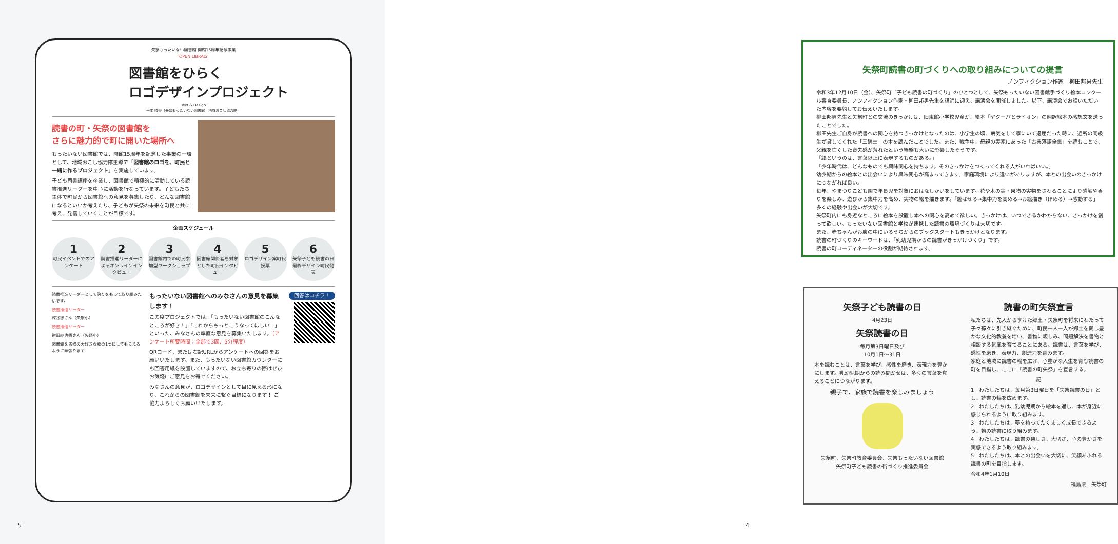矢祭もったいない図書館 開館15周年記念事業
OPEN LIBRALY
図書館をひらく
ロゴデザインプロジェクト
Text & Design
平本 晴香（矢祭もったいない図書館　地域おこし協力隊）
読書の町・矢祭の図書館を
さらに魅力的で町に開いた場所へ
もったいない図書館では、開館15周年を記念した事業の一環として、地域おこし協力隊主導で「図書館のロゴを、町民と一緒に作るプロジェクト」を実施しています。
子ども司書講座を卒業し、図書館で積極的に活動している読書推進リーダーを中心に活動を行なっています。子どもたち主体で町民から図書館への意見を募集したり、どんな図書館になるといいか考えたり、子どもが矢祭の未来を町民と共に考え、発信していくことが目標です。
企画スケジュール
1
町民イベントでのアンケート
2
読書推進リーダーによるオンラインインタビュー
3
図書館内での町民参加型ワークショップ
4
図書館関係者を対象とした町民インタビュー
5
ロゴデザイン案町民投票
6
矢祭子ども読書の日最終デザイン町民発表
読書推進リーダーとして誇りをもって取り組みたいです。
読書推進リーダー
深谷凛さん（矢祭小）
読書推進リーダー
熊田紗也香さん（矢祭小）
図書館を皆様の大好きな物の1つにしてもらえるように頑張ります
もったいない図書館へのみなさんの意見を募集します！
この度プロジェクトでは、「もったいない図書館のこんなところが好き！」「これからもっとこうなってほしい！」といった、みなさんの率直な意見を募集いたします。（アンケート所要時間：全部で3問、5分程度）
QRコード、または右記URLからアンケートへの回答をお願いいたします。また、もったいない図書館カウンターにも回答用紙を設置していますので、お立ち寄りの際はぜひお気軽にご意見をお寄せください。
みなさんの意見が、ロゴデザインとして目に見える形になり、これからの図書館を未来に繋ぐ目標になります！ ご協力よろしくお願いいたします。
回答はコチラ！
5
矢祭町読書の町づくりへの取り組みについての提言
ノンフィクション作家　柳田邦男先生
令和3年12月10日（金）、矢祭町「子ども読書の町づくり」のひとつとして、矢祭もったいない図書館手づくり絵本コンクール審査委員長、ノンフィクション作家・柳田邦男先生を講師に迎え、講演会を開催しました。以下、講演会でお話いただいた内容を要約してお伝えいたします。
柳田邦男先生と矢祭町との交流のきっかけは、旧東館小学校児童が、絵本「ヤクーバとライオン」の翻訳絵本の感想文を送ったことでした。
柳田先生ご自身が読書への関心を持つきっかけとなったのは、小学生の頃、病気をして家にいて退屈だった時に、近所の同級生が貸してくれた「三銃士」の本を読んだことでした。また、戦争中、母親の実家にあった「古典落語全集」を読むことで、父親を亡くした喪失感が薄れたという経験も大いに影響したそうです。
「絵というのは、言葉以上に表現するものがある。」
「少年時代は、どんなものでも興味関心を持ちます。そのきっかけをつくってくれる人がいればいい。」
幼少期からの絵本との出会いにより興味関心が高まってきます。家庭環境により違いがありますが、本との出会いのきっかけにつながれば良い。
毎年、やまつりこども園で年長児を対象におはなしかいをしています。花や木の実・果物の実物をさわることにより感触や香りを楽しみ、遊びから集中力を高め、実物の絵を描きます。「遊ばせる→集中力を高める→お絵描き（ほめる）→感動する」多くの経験や出会いが大切です。
矢祭町内にも身近なところに絵本を設置し本への関心を高めて欲しい。きっかけは、いつできるかわからない、きっかけを創って欲しい。もったいない図書館と学校が連携した読書の環境づくりは大切です。
また、赤ちゃんがお腹の中にいるうちからのブックスタートもきっかけとなります。
読書の町づくりのキーワードは、「乳幼児期からの読書がきっかけづくり」です。
読書の町コーディネーターの役割が期待されます。
矢祭子ども読書の日
4月23日
矢祭読書の日
毎月第3日曜日及び
10月1日～31日
本を読むことは、言葉を学び、感性を磨き、表現力を豊かにします。乳幼児期からの読み聞かせは、多くの言葉を覚えることにつながります。
親子で、家族で読書を楽しみましょう
矢祭町、矢祭町教育委員会、矢祭もったいない図書館
矢祭町子ども読書の街づくり推進委員会
読書の町矢祭宣言
私たちは、先人から享けた郷土・矢祭町を将来にわたって子々孫々に引き継ぐために、町民一人一人が郷土を愛し豊かな文化的教養を培い、書物に親しみ、問題解決を書物と相談する気風を育てることにある。読書は、言葉を学び、感性を磨き、表現力、創造力を育みます。
家庭と地域に読書の輪を広げ、心豊かな人生を育む読書の町を目指し、ここに「読書の町矢祭」を宣言する。
記
1　わたしたちは、毎月第3日曜日を「矢祭読書の日」とし、読書の輪を広めます。
2　わたしたちは、乳幼児期から絵本を通し、本が身近に感じられるように取り組みます。
3　わたしたちは、夢を持ってたくましく成長できるよう、朝の読書に取り組みます。
4　わたしたちは、読書の楽しさ、大切さ、心の豊かさを実感できるよう取り組みます。
5　わたしたちは、本との出会いを大切に、笑顔あふれる読書の町を目指します。
令和4年1月10日
福島県　矢祭町
4